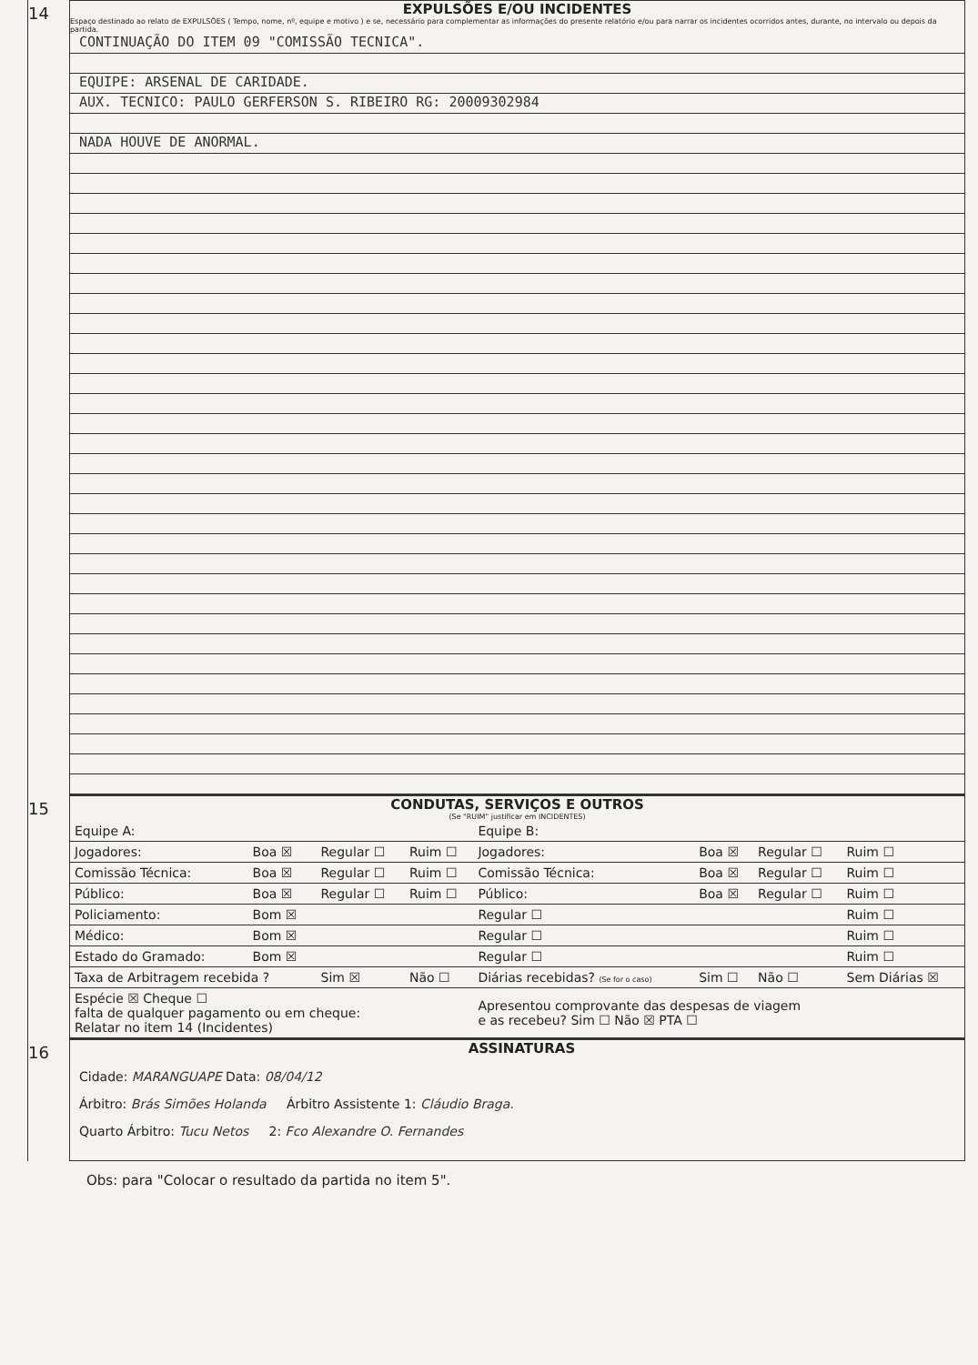14
EXPULSÕES E/OU INCIDENTES
Espaço destinado ao relato de EXPULSÕES ( Tempo, nome, nº, equipe e motivo ) e se, necessário para complementar as informações do presente relatório e/ou para narrar os incidentes ocorridos antes, durante, no intervalo ou depois da partida.
CONTINUAÇÃO DO ITEM 09 "COMISSÃO TECNICA".
EQUIPE: ARSENAL DE CARIDADE.
AUX. TECNICO: PAULO GERFERSON S. RIBEIRO RG: 20009302984
NADA HOUVE DE ANORMAL.
15
CONDUTAS, SERVIÇOS E OUTROS
(Se "RUIM" justificar em INCIDENTES)
| Equipe A: | | | | Equipe B: | | | |
| Jogadores: | Boa ☒ | Regular ☐ | Ruim ☐ | Jogadores: | Boa ☒ | Regular ☐ | Ruim ☐ |
| Comissão Técnica: | Boa ☒ | Regular ☐ | Ruim ☐ | Comissão Técnica: | Boa ☒ | Regular ☐ | Ruim ☐ |
| Público: | Boa ☒ | Regular ☐ | Ruim ☐ | Público: | Boa ☒ | Regular ☐ | Ruim ☐ |
| Policiamento: | Bom ☒ | | | Regular ☐ | | | Ruim ☐ |
| Médico: | Bom ☒ | | | Regular ☐ | | | Ruim ☐ |
| Estado do Gramado: | Bom ☒ | | | Regular ☐ | | | Ruim ☐ |
| Taxa de Arbitragem recebida ? | | Sim ☒ | Não ☐ | Diárias recebidas? (Se for o caso) | Sim ☐ | Não ☐ | Sem Diárias ☒ |
| Espécie ☒ Cheque ☐ falta de qualquer pagamento ou em cheque: Relatar no item 14 (Incidentes) | | | | Apresentou comprovante das despesas de viagem e as recebeu? Sim ☐ Não ☒ PTA ☐ | | | |
16
ASSINATURAS
Cidade: MARANGUAPE Data: 08/04/12
Árbitro: Brás Simões Holanda Árbitro Assistente 1: Cláudio Braga.
Quarto Árbitro: Tucu Netos 2: Fco Alexandre O. Fernandes
Obs: para "Colocar o resultado da partida no item 5".